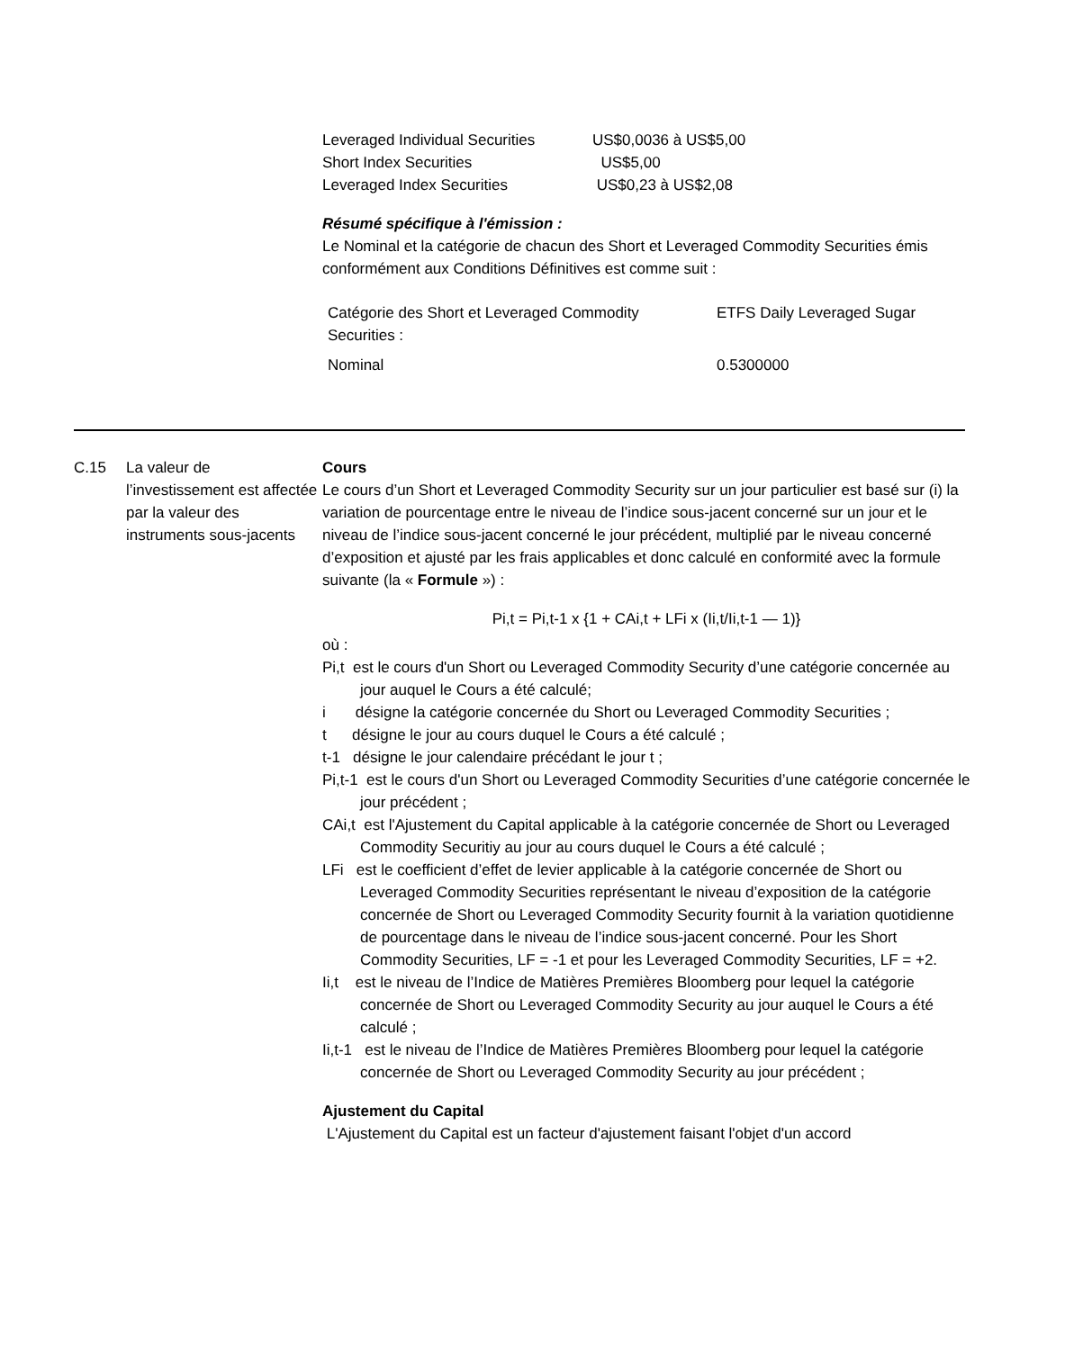Leveraged Individual Securities US$0,0036 à US$5,00
Short Index Securities US$5,00
Leveraged Index Securities US$0,23 à US$2,08
Résumé spécifique à l'émission :
Le Nominal et la catégorie de chacun des Short et Leveraged Commodity Securities émis conformément aux Conditions Définitives est comme suit :
| Catégorie des Short et Leveraged Commodity Securities : | ETFS Daily Leveraged Sugar |
| Nominal | 0.5300000 |
C.15 La valeur de l’investissement est affectée par la valeur des instruments sous-jacents
Cours
Le cours d’un Short et Leveraged Commodity Security sur un jour particulier est basé sur (i) la variation de pourcentage entre le niveau de l’indice sous-jacent concerné sur un jour et le niveau de l’indice sous-jacent concerné le jour précédent, multiplié par le niveau concerné d’exposition et ajusté par les frais applicables et donc calculé en conformité avec la formule suivante (la « Formule ») :
Pi,t = Pi,t-1 x {1 + CAi,t + LFi x (Ii,t/Ii,t-1 — 1)}
où :
Pi,t est le cours d'un Short ou Leveraged Commodity Security d’une catégorie concernée au jour auquel le Cours a été calculé;
i désigne la catégorie concernée du Short ou Leveraged Commodity Securities ;
t désigne le jour au cours duquel le Cours a été calculé ;
t-1 désigne le jour calendaire précédant le jour t ;
Pi,t-1 est le cours d'un Short ou Leveraged Commodity Securities d’une catégorie concernée le jour précédent ;
CAi,t est l'Ajustement du Capital applicable à la catégorie concernée de Short ou Leveraged Commodity Securitiy au jour au cours duquel le Cours a été calculé ;
LFi est le coefficient d’effet de levier applicable à la catégorie concernée de Short ou Leveraged Commodity Securities représentant le niveau d’exposition de la catégorie concernée de Short ou Leveraged Commodity Security fournit à la variation quotidienne de pourcentage dans le niveau de l’indice sous-jacent concerné. Pour les Short Commodity Securities, LF = -1 et pour les Leveraged Commodity Securities, LF = +2.
Ii,t est le niveau de l’Indice de Matières Premières Bloomberg pour lequel la catégorie concernée de Short ou Leveraged Commodity Security au jour auquel le Cours a été calculé ;
Ii,t-1 est le niveau de l’Indice de Matières Premières Bloomberg pour lequel la catégorie concernée de Short ou Leveraged Commodity Security au jour précédent ;
Ajustement du Capital
L'Ajustement du Capital est un facteur d'ajustement faisant l'objet d'un accord